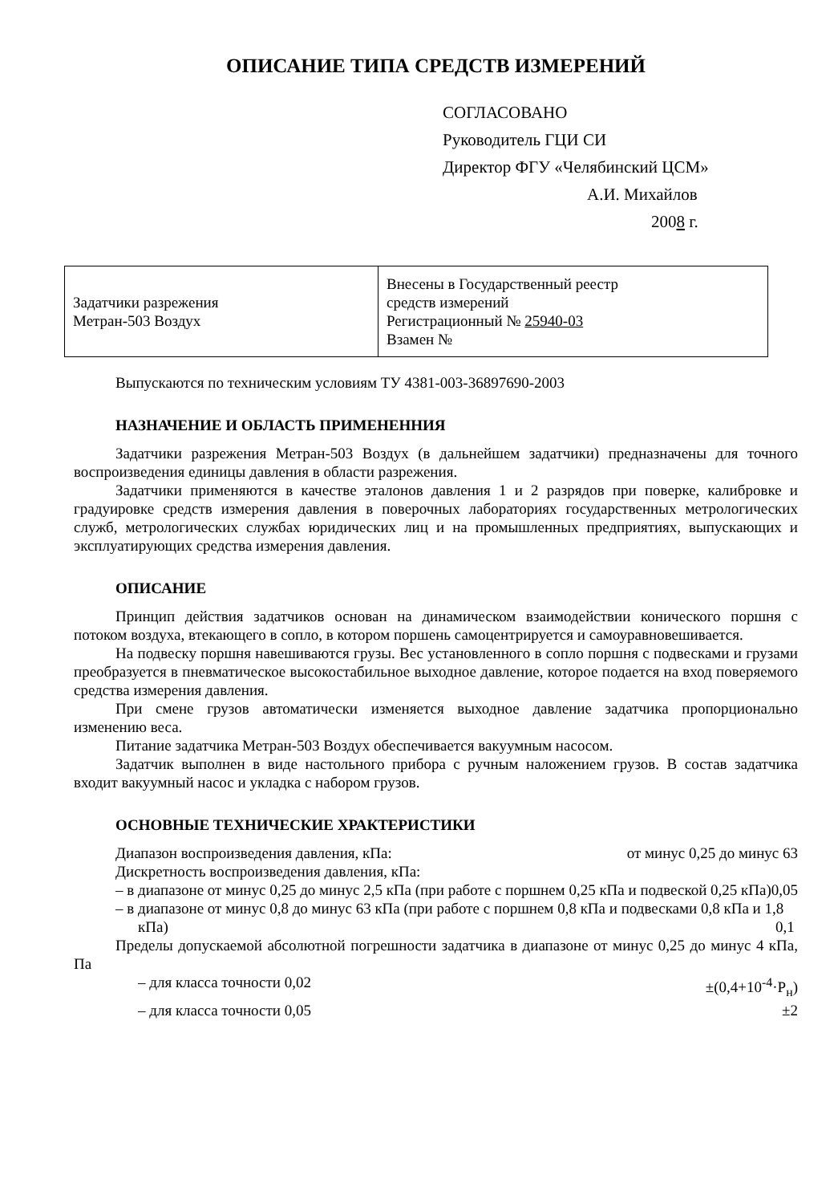ОПИСАНИЕ ТИПА СРЕДСТВ ИЗМЕРЕНИЙ
СОГЛАСОВАНО
Руководитель ГЦИ СИ
Директор ФГУ «Челябинский ЦСМ»
А.И. Михайлов
2008 г.
| Задатчики разрежения Метран-503 Воздух | Внесены в Государственный реестр средств измерений Регистрационный № 25940-03 Взамен № |
Выпускаются по техническим условиям ТУ 4381-003-36897690-2003
НАЗНАЧЕНИЕ И ОБЛАСТЬ ПРИМЕНЕННИЯ
Задатчики разрежения Метран-503 Воздух (в дальнейшем задатчики) предназначены для точного воспроизведения единицы давления в области разрежения.
Задатчики применяются в качестве эталонов давления 1 и 2 разрядов при поверке, калибровке и градуировке средств измерения давления в поверочных лабораториях государственных метрологических служб, метрологических службах юридических лиц и на промышленных предприятиях, выпускающих и эксплуатирующих средства измерения давления.
ОПИСАНИЕ
Принцип действия задатчиков основан на динамическом взаимодействии конического поршня с потоком воздуха, втекающего в сопло, в котором поршень самоцентрируется и самоуравновешивается.
На подвеску поршня навешиваются грузы. Вес установленного в сопло поршня с подвесками и грузами преобразуется в пневматическое высокостабильное выходное давление, которое подается на вход поверяемого средства измерения давления.
При смене грузов автоматически изменяется выходное давление задатчика пропорционально изменению веса.
Питание задатчика Метран-503 Воздух обеспечивается вакуумным насосом.
Задатчик выполнен в виде настольного прибора с ручным наложением грузов. В состав задатчика входит вакуумный насос и укладка с набором грузов.
ОСНОВНЫЕ ТЕХНИЧЕСКИЕ ХРАКТЕРИСТИКИ
Диапазон воспроизведения давления, кПа: от минус 0,25 до минус 63
Дискретность воспроизведения давления, кПа:
– в диапазоне от минус 0,25 до минус 2,5 кПа (при работе с поршнем 0,25 кПа и подвеской 0,25 кПа) 0,05
– в диапазоне от минус 0,8 до минус 63 кПа (при работе с поршнем 0,8 кПа и подвесками 0,8 кПа и 1,8 кПа) 0,1
Пределы допускаемой абсолютной погрешности задатчика в диапазоне от минус 0,25 до минус 4 кПа, Па
– для класса точности 0,02 ±(0,4+10<sup>-4</sup>·P<sub>н</sub>)
– для класса точности 0,05 ±2